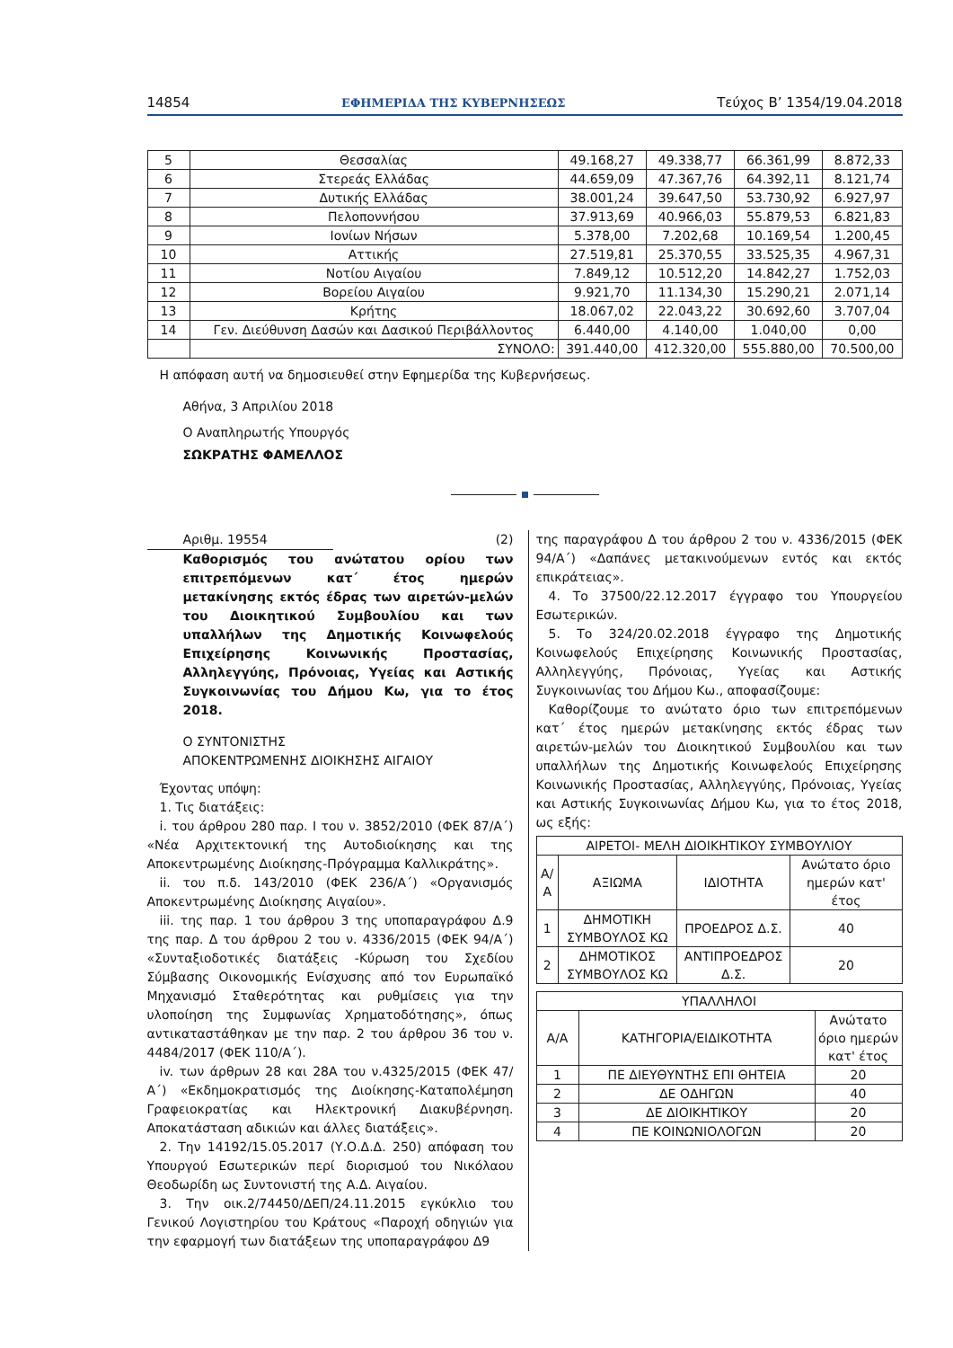14854 ΕΦΗΜΕΡΙΔΑ ΤΗΣ ΚΥΒΕΡΝΗΣΕΩΣ Τεύχος Β’ 1354/19.04.2018
| 5 | Θεσσαλίας | 49.168,27 | 49.338,77 | 66.361,99 | 8.872,33 |
| 6 | Στερεάς Ελλάδας | 44.659,09 | 47.367,76 | 64.392,11 | 8.121,74 |
| 7 | Δυτικής Ελλάδας | 38.001,24 | 39.647,50 | 53.730,92 | 6.927,97 |
| 8 | Πελοποννήσου | 37.913,69 | 40.966,03 | 55.879,53 | 6.821,83 |
| 9 | Ιονίων Νήσων | 5.378,00 | 7.202,68 | 10.169,54 | 1.200,45 |
| 10 | Αττικής | 27.519,81 | 25.370,55 | 33.525,35 | 4.967,31 |
| 11 | Νοτίου Αιγαίου | 7.849,12 | 10.512,20 | 14.842,27 | 1.752,03 |
| 12 | Βορείου Αιγαίου | 9.921,70 | 11.134,30 | 15.290,21 | 2.071,14 |
| 13 | Κρήτης | 18.067,02 | 22.043,22 | 30.692,60 | 3.707,04 |
| 14 | Γεν. Διεύθυνση Δασών και Δασικού Περιβάλλοντος | 6.440,00 | 4.140,00 | 1.040,00 | 0,00 |
| | ΣΥΝΟΛΟ: | 391.440,00 | 412.320,00 | 555.880,00 | 70.500,00 |
Η απόφαση αυτή να δημοσιευθεί στην Εφημερίδα της Κυβερνήσεως.
Αθήνα, 3 Απριλίου 2018
Ο Αναπληρωτής Υπουργός
ΣΩΚΡΑΤΗΣ ΦΑΜΕΛΛΟΣ
Αριθμ. 19554 (2)
Καθορισμός του ανώτατου ορίου των επιτρεπόμενων κατ΄ έτος ημερών μετακίνησης εκτός έδρας των αιρετών-μελών του Διοικητικού Συμβουλίου και των υπαλλήλων της Δημοτικής Κοινωφελούς Επιχείρησης Κοινωνικής Προστασίας, Αλληλεγγύης, Πρόνοιας, Υγείας και Αστικής Συγκοινωνίας του Δήμου Κω, για το έτος 2018.
Ο ΣΥΝΤΟΝΙΣΤΗΣ
ΑΠΟΚΕΝΤΡΩΜΕΝΗΣ ΔΙΟΙΚΗΣΗΣ ΑΙΓΑΙΟΥ
Έχοντας υπόψη:
1. Τις διατάξεις:
i. του άρθρου 280 παρ. Ι του ν. 3852/2010 (ΦΕΚ 87/Α΄) «Νέα Αρχιτεκτονική της Αυτοδιοίκησης και της Αποκεντρωμένης Διοίκησης-Πρόγραμμα Καλλικράτης».
ii. του π.δ. 143/2010 (ΦΕΚ 236/Α΄) «Οργανισμός Αποκεντρωμένης Διοίκησης Αιγαίου».
iii. της παρ. 1 του άρθρου 3 της υποπαραγράφου Δ.9 της παρ. Δ του άρθρου 2 του ν. 4336/2015 (ΦΕΚ 94/Α΄) «Συνταξιοδοτικές διατάξεις -Κύρωση του Σχεδίου Σύμβασης Οικονομικής Ενίσχυσης από τον Ευρωπαϊκό Μηχανισμό Σταθερότητας και ρυθμίσεις για την υλοποίηση της Συμφωνίας Χρηματοδότησης», όπως αντικαταστάθηκαν με την παρ. 2 του άρθρου 36 του ν. 4484/2017 (ΦΕΚ 110/Α΄).
iv. των άρθρων 28 και 28Α του ν.4325/2015 (ΦΕΚ 47/Α΄) «Εκδημοκρατισμός της Διοίκησης-Καταπολέμηση Γραφειοκρατίας και Ηλεκτρονική Διακυβέρνηση. Αποκατάσταση αδικιών και άλλες διατάξεις».
2. Την 14192/15.05.2017 (Υ.Ο.Δ.Δ. 250) απόφαση του Υπουργού Εσωτερικών περί διορισμού του Νικόλαου Θεοδωρίδη ως Συντονιστή της Α.Δ. Αιγαίου.
3. Την οικ.2/74450/ΔΕΠ/24.11.2015 εγκύκλιο του Γενικού Λογιστηρίου του Κράτους «Παροχή οδηγιών για την εφαρμογή των διατάξεων της υποπαραγράφου Δ9
της παραγράφου Δ του άρθρου 2 του ν. 4336/2015 (ΦΕΚ 94/Α΄) «Δαπάνες μετακινούμενων εντός και εκτός επικράτειας».
4. Το 37500/22.12.2017 έγγραφο του Υπουργείου Εσωτερικών.
5. Το 324/20.02.2018 έγγραφο της Δημοτικής Κοινωφελούς Επιχείρησης Κοινωνικής Προστασίας, Αλληλεγγύης, Πρόνοιας, Υγείας και Αστικής Συγκοινωνίας του Δήμου Κω., αποφασίζουμε:
Καθορίζουμε το ανώτατο όριο των επιτρεπόμενων κατ΄ έτος ημερών μετακίνησης εκτός έδρας των αιρετών-μελών του Διοικητικού Συμβουλίου και των υπαλλήλων της Δημοτικής Κοινωφελούς Επιχείρησης Κοινωνικής Προστασίας, Αλληλεγγύης, Πρόνοιας, Υγείας και Αστικής Συγκοινωνίας Δήμου Κω, για το έτος 2018, ως εξής:
| ΑΙΡΕΤΟΙ- ΜΕΛΗ ΔΙΟΙΚΗΤΙΚΟΥ ΣΥΜΒΟΥΛΙΟΥ | | | |
| --- | --- | --- | --- |
| Α/Α | ΑΞΙΩΜΑ | ΙΔΙΟΤΗΤΑ | Ανώτατο όριο ημερών κατ' έτος |
| 1 | ΔΗΜΟΤΙΚΗ ΣΥΜΒΟΥΛΟΣ ΚΩ | ΠΡΟΕΔΡΟΣ Δ.Σ. | 40 |
| 2 | ΔΗΜΟΤΙΚΟΣ ΣΥΜΒΟΥΛΟΣ ΚΩ | ΑΝΤΙΠΡΟΕΔΡΟΣ Δ.Σ. | 20 |
| ΥΠΑΛΛΗΛΟΙ | | |
| --- | --- | --- |
| Α/Α | ΚΑΤΗΓΟΡΙΑ/ΕΙΔΙΚΟΤΗΤΑ | Ανώτατο όριο ημερών κατ' έτος |
| 1 | ΠΕ ΔΙΕΥΘΥΝΤΗΣ ΕΠΙ ΘΗΤΕΙΑ | 20 |
| 2 | ΔΕ ΟΔΗΓΩΝ | 40 |
| 3 | ΔΕ ΔΙΟΙΚΗΤΙΚΟΥ | 20 |
| 4 | ΠΕ ΚΟΙΝΩΝΙΟΛΟΓΩΝ | 20 |